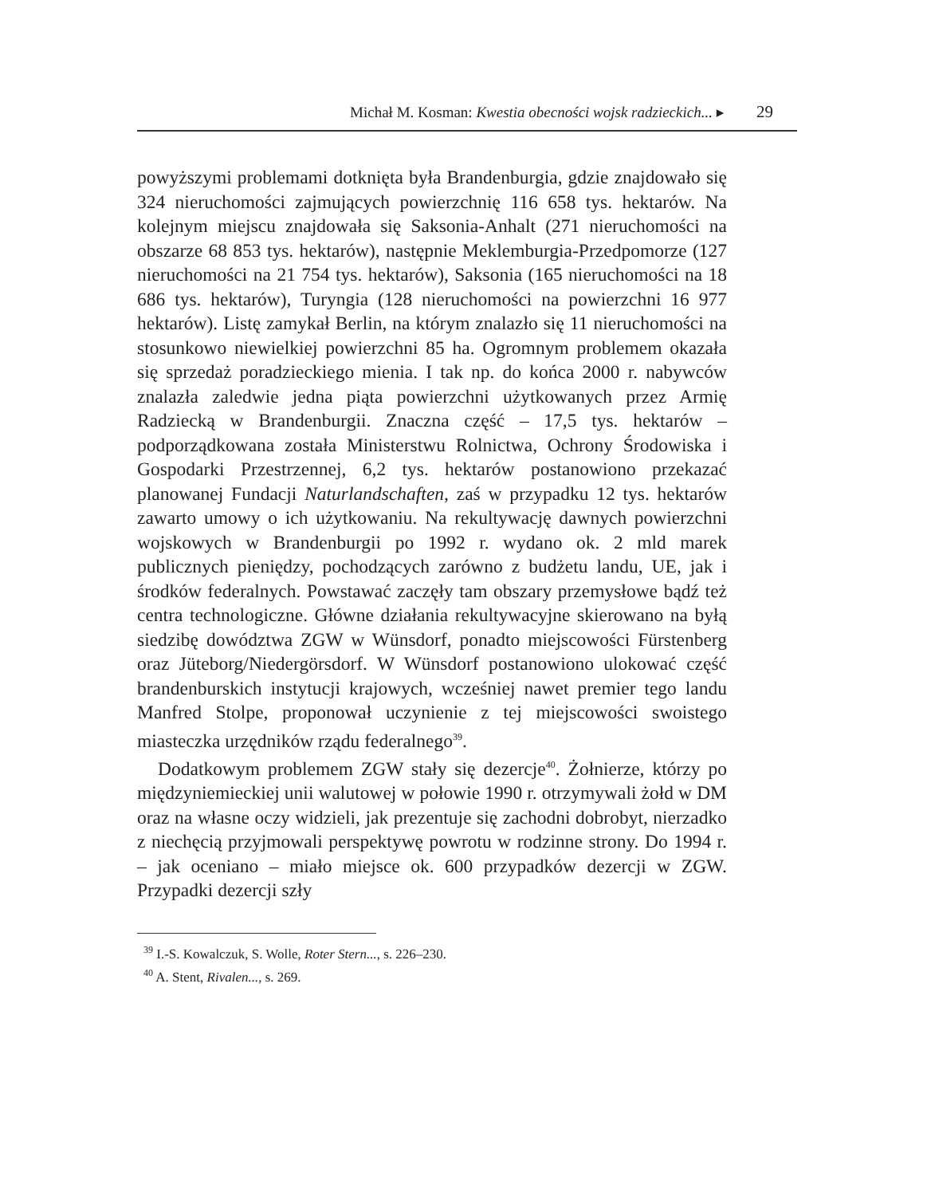Michał M. Kosman: Kwestia obecności wojsk radzieckich... ▸ 29
powyższymi problemami dotknięta była Brandenburgia, gdzie znajdowało się 324 nieruchomości zajmujących powierzchnię 116 658 tys. hektarów. Na kolejnym miejscu znajdowała się Saksonia-Anhalt (271 nieruchomości na obszarze 68 853 tys. hektarów), następnie Meklemburgia-Przedpomorze (127 nieruchomości na 21 754 tys. hektarów), Saksonia (165 nieruchomości na 18 686 tys. hektarów), Turyngia (128 nieruchomości na powierzchni 16 977 hektarów). Listę zamykał Berlin, na którym znalazło się 11 nieruchomości na stosunkowo niewielkiej powierzchni 85 ha. Ogromnym problemem okazała się sprzedaż poradzieckiego mienia. I tak np. do końca 2000 r. nabywców znalazła zaledwie jedna piąta powierzchni użytkowanych przez Armię Radziecką w Brandenburgii. Znaczna część – 17,5 tys. hektarów – podporządkowana została Ministerstwu Rolnictwa, Ochrony Środowiska i Gospodarki Przestrzennej, 6,2 tys. hektarów postanowiono przekazać planowanej Fundacji Naturlandschaften, zaś w przypadku 12 tys. hektarów zawarto umowy o ich użytkowaniu. Na rekultywację dawnych powierzchni wojskowych w Brandenburgii po 1992 r. wydano ok. 2 mld marek publicznych pieniędzy, pochodzących zarówno z budżetu landu, UE, jak i środków federalnych. Powstawać zaczęły tam obszary przemysłowe bądź też centra technologiczne. Główne działania rekultywacyjne skierowano na byłą siedzibę dowództwa ZGW w Wünsdorf, ponadto miejscowości Fürstenberg oraz Jüteborg/Niedergörsdorf. W Wünsdorf postanowiono ulokować część brandenburskich instytucji krajowych, wcześniej nawet premier tego landu Manfred Stolpe, proponował uczynienie z tej miejscowości swoistego miasteczka urzędników rządu federalnego<sup>39</sup>.
Dodatkowym problemem ZGW stały się dezercje<sup>40</sup>. Żołnierze, którzy po międzyniemieckiej unii walutowej w połowie 1990 r. otrzymywali żołd w DM oraz na własne oczy widzieli, jak prezentuje się zachodni dobrobyt, nierzadko z niechęcią przyjmowali perspektywę powrotu w rodzinne strony. Do 1994 r. – jak oceniano – miało miejsce ok. 600 przypadków dezercji w ZGW. Przypadki dezercji szły
<sup>39</sup> I.-S. Kowalczuk, S. Wolle, Roter Stern..., s. 226–230.
<sup>40</sup> A. Stent, Rivalen..., s. 269.